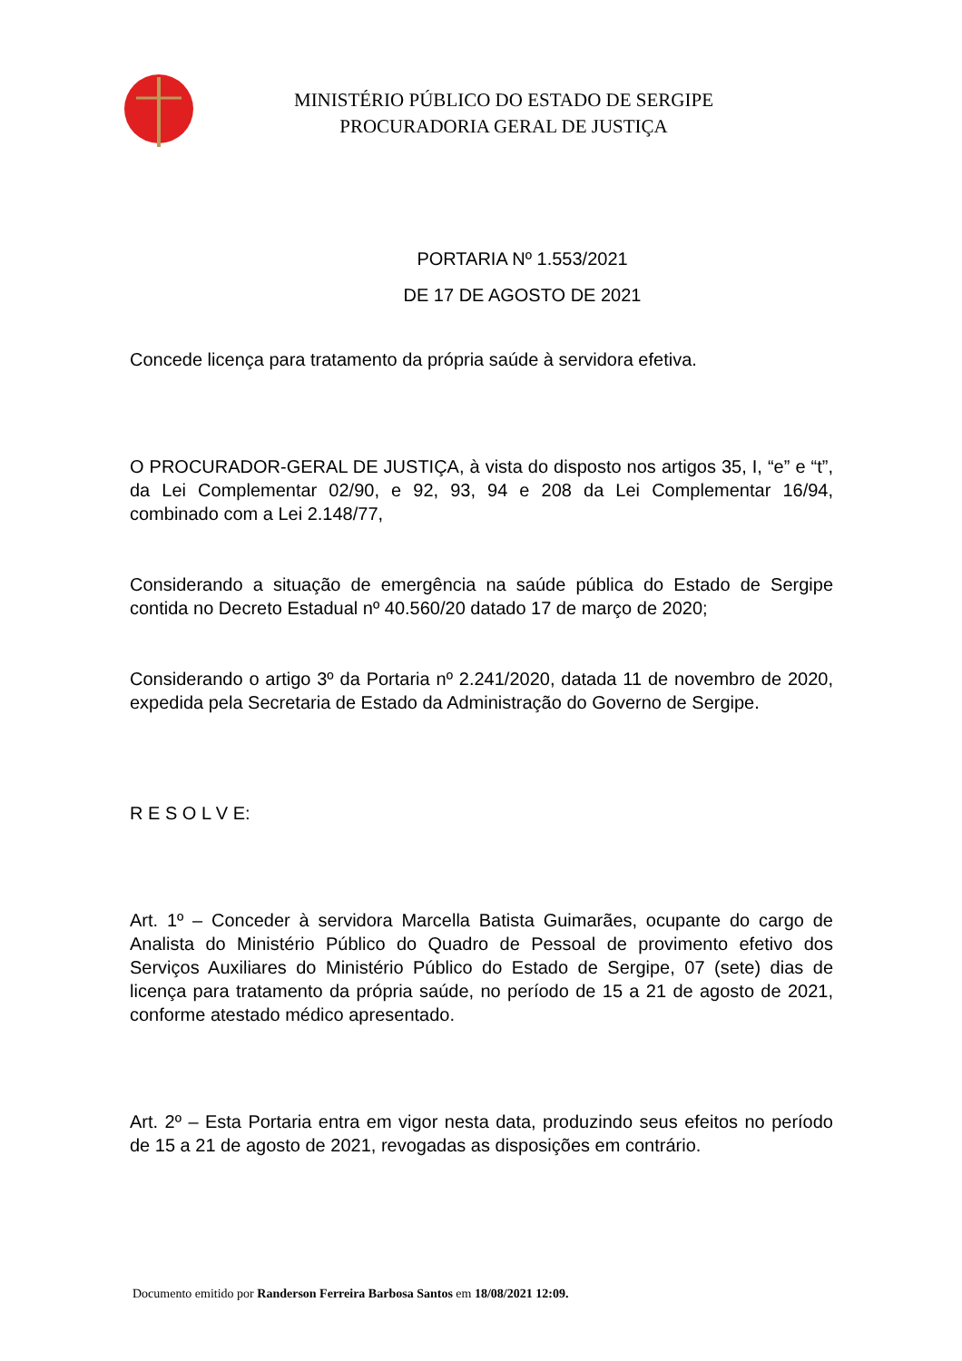MINISTÉRIO PÚBLICO DO ESTADO DE SERGIPE
PROCURADORIA GERAL DE JUSTIÇA
PORTARIA Nº 1.553/2021
DE 17 DE AGOSTO DE 2021
Concede licença para tratamento da própria saúde à servidora efetiva.
O PROCURADOR-GERAL DE JUSTIÇA, à vista do disposto nos artigos 35, I, “e” e “t”, da Lei Complementar 02/90, e 92, 93, 94 e 208 da Lei Complementar 16/94, combinado com a Lei 2.148/77,
Considerando a situação de emergência na saúde pública do Estado de Sergipe contida no Decreto Estadual nº 40.560/20 datado 17 de março de 2020;
Considerando o artigo 3º da Portaria nº 2.241/2020, datada 11 de novembro de 2020, expedida pela Secretaria de Estado da Administração do Governo de Sergipe.
R E S O L V E:
Art. 1º – Conceder à servidora Marcella Batista Guimarães, ocupante do cargo de Analista do Ministério Público do Quadro de Pessoal de provimento efetivo dos Serviços Auxiliares do Ministério Público do Estado de Sergipe, 07 (sete) dias de licença para tratamento da própria saúde, no período de 15 a 21 de agosto de 2021, conforme atestado médico apresentado.
Art. 2º – Esta Portaria entra em vigor nesta data, produzindo seus efeitos no período de 15 a 21 de agosto de 2021, revogadas as disposições em contrário.
Documento emitido por Randerson Ferreira Barbosa Santos em 18/08/2021 12:09.